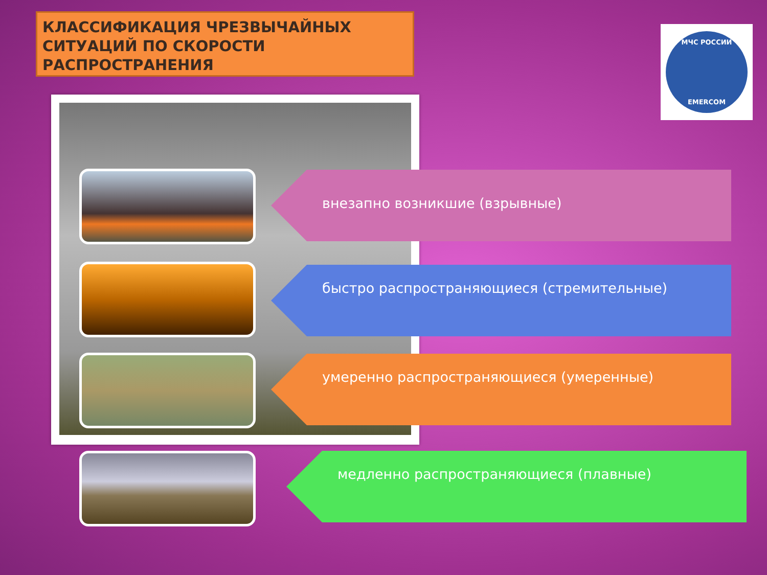КЛАССИФИКАЦИЯ ЧРЕЗВЫЧАЙНЫХ СИТУАЦИЙ ПО СКОРОСТИ РАСПРОСТРАНЕНИЯ
МЧС РОССИИ
EMERCOM
внезапно возникшие (взрывные)
быстро распространяющиеся (стремительные)
умеренно распространяющиеся (умеренные)
медленно распространяющиеся (плавные)